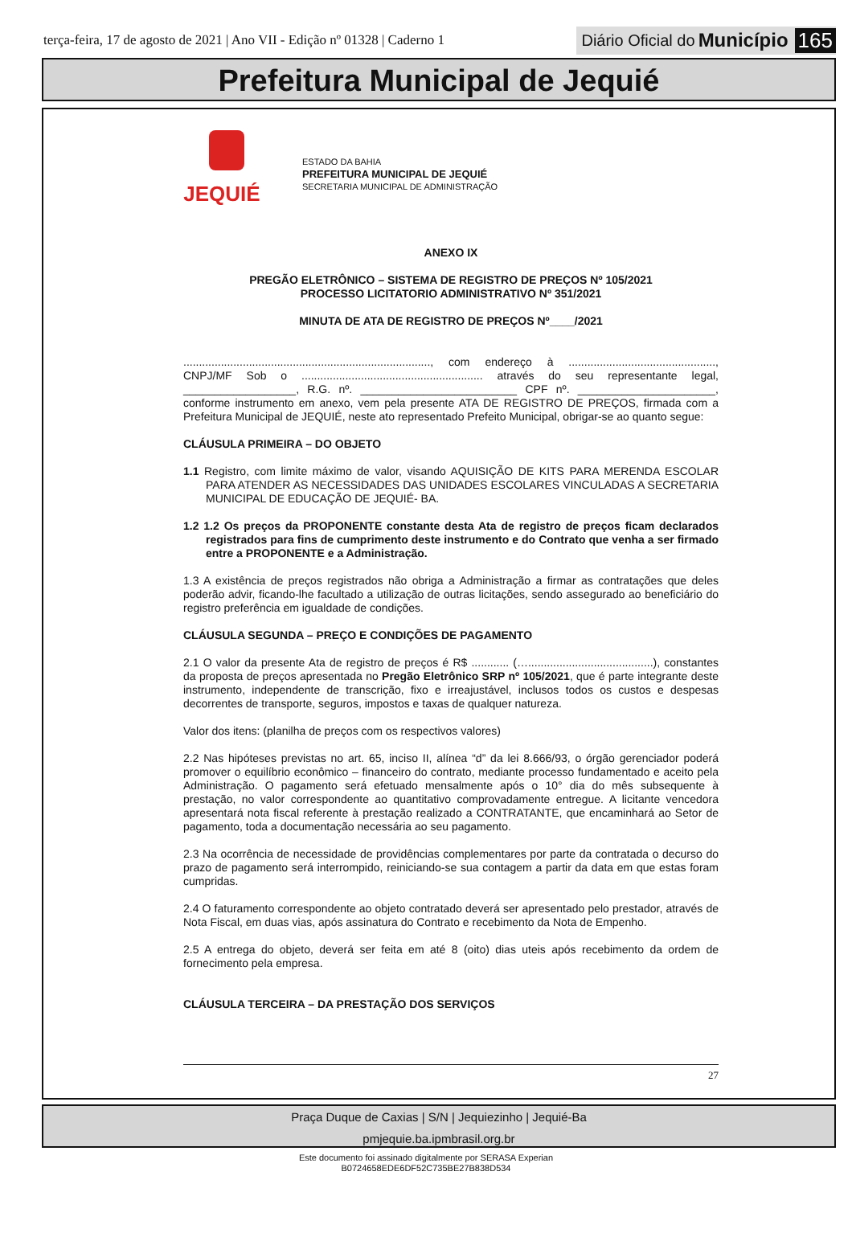terça-feira, 17 de agosto de 2021 | Ano VII - Edição nº 01328 | Caderno 1
Diário Oficial do Município 165
Prefeitura Municipal de Jequié
JEQUIÉ
ESTADO DA BAHIA
PREFEITURA MUNICIPAL DE JEQUIÉ
SECRETARIA MUNICIPAL DE ADMINISTRAÇÃO
ANEXO IX
PREGÃO ELETRÔNICO – SISTEMA DE REGISTRO DE PREÇOS Nº 105/2021
PROCESSO LICITATORIO ADMINISTRATIVO Nº 351/2021
MINUTA DE ATA DE REGISTRO DE PREÇOS Nº____/2021
..............................................................................., com endereço à ..............................................., CNPJ/MF Sob o .......................................................... através do seu representante legal, __________________, R.G. nº. _________________________ CPF nº. ______________________, conforme instrumento em anexo, vem pela presente ATA DE REGISTRO DE PREÇOS, firmada com a Prefeitura Municipal de JEQUIÉ, neste ato representado Prefeito Municipal, obrigar-se ao quanto segue:
CLÁUSULA PRIMEIRA – DO OBJETO
1.1 Registro, com limite máximo de valor, visando AQUISIÇÃO DE KITS PARA MERENDA ESCOLAR PARA ATENDER AS NECESSIDADES DAS UNIDADES ESCOLARES VINCULADAS A SECRETARIA MUNICIPAL DE EDUCAÇÃO DE JEQUIÉ- BA.
1.2 1.2 Os preços da PROPONENTE constante desta Ata de registro de preços ficam declarados registrados para fins de cumprimento deste instrumento e do Contrato que venha a ser firmado entre a PROPONENTE e a Administração.
1.3 A existência de preços registrados não obriga a Administração a firmar as contratações que deles poderão advir, ficando-lhe facultado a utilização de outras licitações, sendo assegurado ao beneficiário do registro preferência em igualdade de condições.
CLÁUSULA SEGUNDA – PREÇO E CONDIÇÕES DE PAGAMENTO
2.1 O valor da presente Ata de registro de preços é R$ ............ (…........................................), constantes da proposta de preços apresentada no Pregão Eletrônico SRP nº 105/2021, que é parte integrante deste instrumento, independente de transcrição, fixo e irreajustável, inclusos todos os custos e despesas decorrentes de transporte, seguros, impostos e taxas de qualquer natureza.
Valor dos itens: (planilha de preços com os respectivos valores)
2.2 Nas hipóteses previstas no art. 65, inciso II, alínea “d” da lei 8.666/93, o órgão gerenciador poderá promover o equilíbrio econômico – financeiro do contrato, mediante processo fundamentado e aceito pela Administração. O pagamento será efetuado mensalmente após o 10° dia do mês subsequente à prestação, no valor correspondente ao quantitativo comprovadamente entregue. A licitante vencedora apresentará nota fiscal referente à prestação realizado a CONTRATANTE, que encaminhará ao Setor de pagamento, toda a documentação necessária ao seu pagamento.
2.3 Na ocorrência de necessidade de providências complementares por parte da contratada o decurso do prazo de pagamento será interrompido, reiniciando-se sua contagem a partir da data em que estas foram cumpridas.
2.4 O faturamento correspondente ao objeto contratado deverá ser apresentado pelo prestador, através de Nota Fiscal, em duas vias, após assinatura do Contrato e recebimento da Nota de Empenho.
2.5 A entrega do objeto, deverá ser feita em até 8 (oito) dias uteis após recebimento da ordem de fornecimento pela empresa.
CLÁUSULA TERCEIRA – DA PRESTAÇÃO DOS SERVIÇOS
27
Praça Duque de Caxias | S/N | Jequiezinho | Jequié-Ba
pmjequie.ba.ipmbrasil.org.br
Este documento foi assinado digitalmente por SERASA Experian
B0724658EDE6DF52C735BE27B838D534